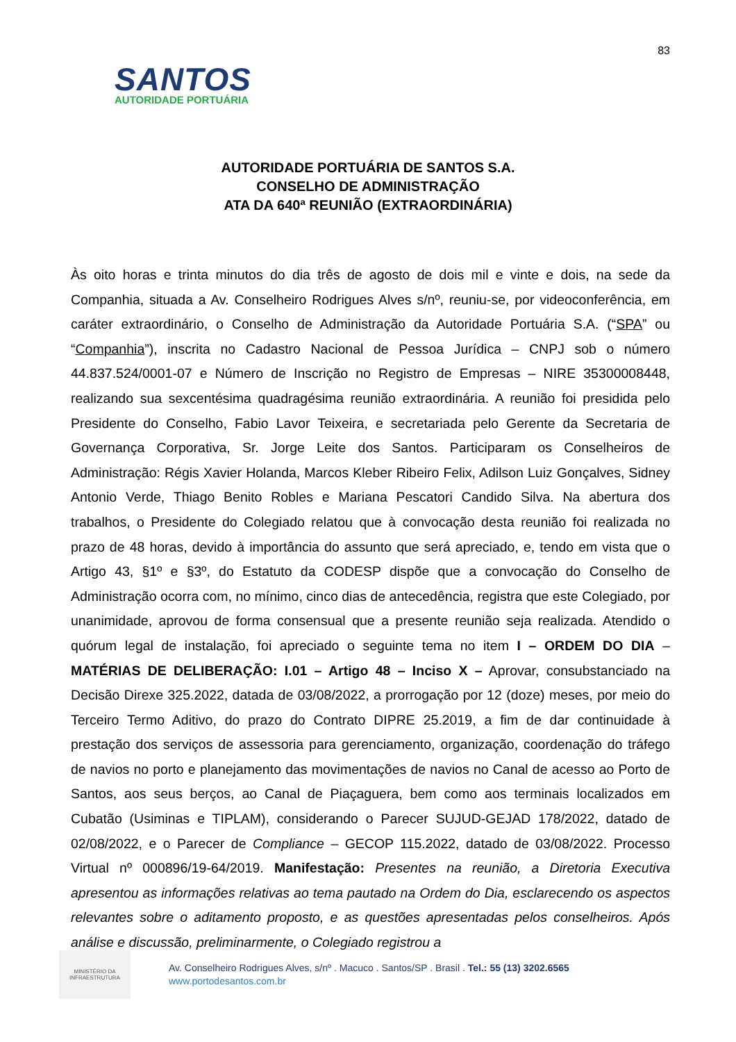83
SANTOS
AUTORIDADE PORTUÁRIA
AUTORIDADE PORTUÁRIA DE SANTOS S.A.
CONSELHO DE ADMINISTRAÇÃO
ATA DA 640ª REUNIÃO (EXTRAORDINÁRIA)
Às oito horas e trinta minutos do dia três de agosto de dois mil e vinte e dois, na sede da Companhia, situada a Av. Conselheiro Rodrigues Alves s/nº, reuniu-se, por videoconferência, em caráter extraordinário, o Conselho de Administração da Autoridade Portuária S.A. (“SPA” ou “Companhia”), inscrita no Cadastro Nacional de Pessoa Jurídica – CNPJ sob o número 44.837.524/0001-07 e Número de Inscrição no Registro de Empresas – NIRE 35300008448, realizando sua sexcentésima quadragésima reunião extraordinária. A reunião foi presidida pelo Presidente do Conselho, Fabio Lavor Teixeira, e secretariada pelo Gerente da Secretaria de Governança Corporativa, Sr. Jorge Leite dos Santos. Participaram os Conselheiros de Administração: Régis Xavier Holanda, Marcos Kleber Ribeiro Felix, Adilson Luiz Gonçalves, Sidney Antonio Verde, Thiago Benito Robles e Mariana Pescatori Candido Silva. Na abertura dos trabalhos, o Presidente do Colegiado relatou que à convocação desta reunião foi realizada no prazo de 48 horas, devido à importância do assunto que será apreciado, e, tendo em vista que o Artigo 43, §1º e §3º, do Estatuto da CODESP dispõe que a convocação do Conselho de Administração ocorra com, no mínimo, cinco dias de antecedência, registra que este Colegiado, por unanimidade, aprovou de forma consensual que a presente reunião seja realizada. Atendido o quórum legal de instalação, foi apreciado o seguinte tema no item I – ORDEM DO DIA – MATÉRIAS DE DELIBERAÇÃO: I.01 – Artigo 48 – Inciso X – Aprovar, consubstanciado na Decisão Direxe 325.2022, datada de 03/08/2022, a prorrogação por 12 (doze) meses, por meio do Terceiro Termo Aditivo, do prazo do Contrato DIPRE 25.2019, a fim de dar continuidade à prestação dos serviços de assessoria para gerenciamento, organização, coordenação do tráfego de navios no porto e planejamento das movimentações de navios no Canal de acesso ao Porto de Santos, aos seus berços, ao Canal de Piaçaguera, bem como aos terminais localizados em Cubatão (Usiminas e TIPLAM), considerando o Parecer SUJUD-GEJAD 178/2022, datado de 02/08/2022, e o Parecer de Compliance – GECOP 115.2022, datado de 03/08/2022. Processo Virtual nº 000896/19-64/2019. Manifestação: Presentes na reunião, a Diretoria Executiva apresentou as informações relativas ao tema pautado na Ordem do Dia, esclarecendo os aspectos relevantes sobre o aditamento proposto, e as questões apresentadas pelos conselheiros. Após análise e discussão, preliminarmente, o Colegiado registrou a
MINISTÉRIO DA
INFRAESTRUTURA
Av. Conselheiro Rodrigues Alves, s/nº . Macuco . Santos/SP . Brasil . Tel.: 55 (13) 3202.6565
www.portodesantos.com.br